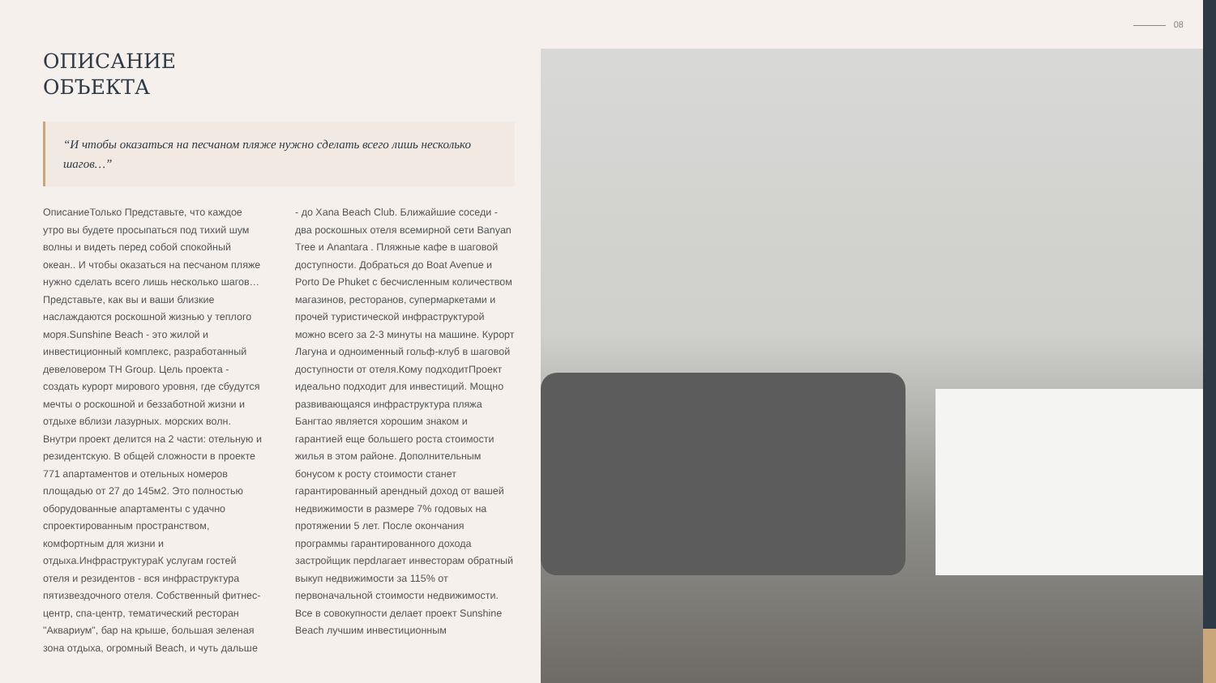08
ОПИСАНИЕ
ОБЪЕКТА
“И чтобы оказаться на песчаном пляже нужно сделать всего лишь несколько шагов…”
ОписаниеТолько Представьте, что каждое утро вы будете просыпаться под тихий шум волны и видеть перед собой спокойный океан.. И чтобы оказаться на песчаном пляже нужно сделать всего лишь несколько шагов… Представьте, как вы и ваши близкие наслаждаются роскошной жизнью у теплого моря.Sunshine Beach - это жилой и инвестиционный комплекс, разработанный девеловером TH Group. Цель проекта - создать курорт мирового уровня, где сбудутся мечты о роскошной и беззаботной жизни и отдыхе вблизи лазурных. морских волн. Внутри проект делится на 2 части: отельную и резидентскую. В общей сложности в проекте 771 апартаментов и отельных номеров площадью от 27 до 145м2. Это полностью оборудованные апартаменты с удачно спроектированным пространством, комфортным для жизни и отдыха.ИнфраструктураК услугам гостей отеля и резидентов - вся инфраструктура пятизвездочного отеля. Собственный фитнес-центр, спа-центр, тематический ресторан "Аквариум", бар на крыше, большая зеленая зона отдыха, огромный Beach, и чуть дальше - до Xana Beach Club. Ближайшие соседи - два роскошных отеля всемирной сети Banyan Tree и Anantara . Пляжные кафе в шаговой доступности. Добраться до Boat Avenue и Porto De Phuket с бесчисленным количеством магазинов, ресторанов, супермаркетами и прочей туристической инфраструктурой можно всего за 2-3 минуты на машине. Курорт Лагуна и одноименный гольф-клуб в шаговой доступности от отеля.Кому подходитПроект идеально подходит для инвестиций. Мощно развивающаяся инфраструктура пляжа Бангтао является хорошим знаком и гарантией еще большего роста стоимости жилья в этом районе. Дополнительным бонусом к росту стоимости станет гарантированный арендный доход от вашей недвижимости в размере 7% годовых на протяжении 5 лет. После окончания программы гарантированного дохода застройщик перdлагает инвесторам обратный выкуп недвижимости за 115% от первоначальной стоимости недвижимости. Все в совокупности делает проект Sunshine Beach лучшим инвестиционным